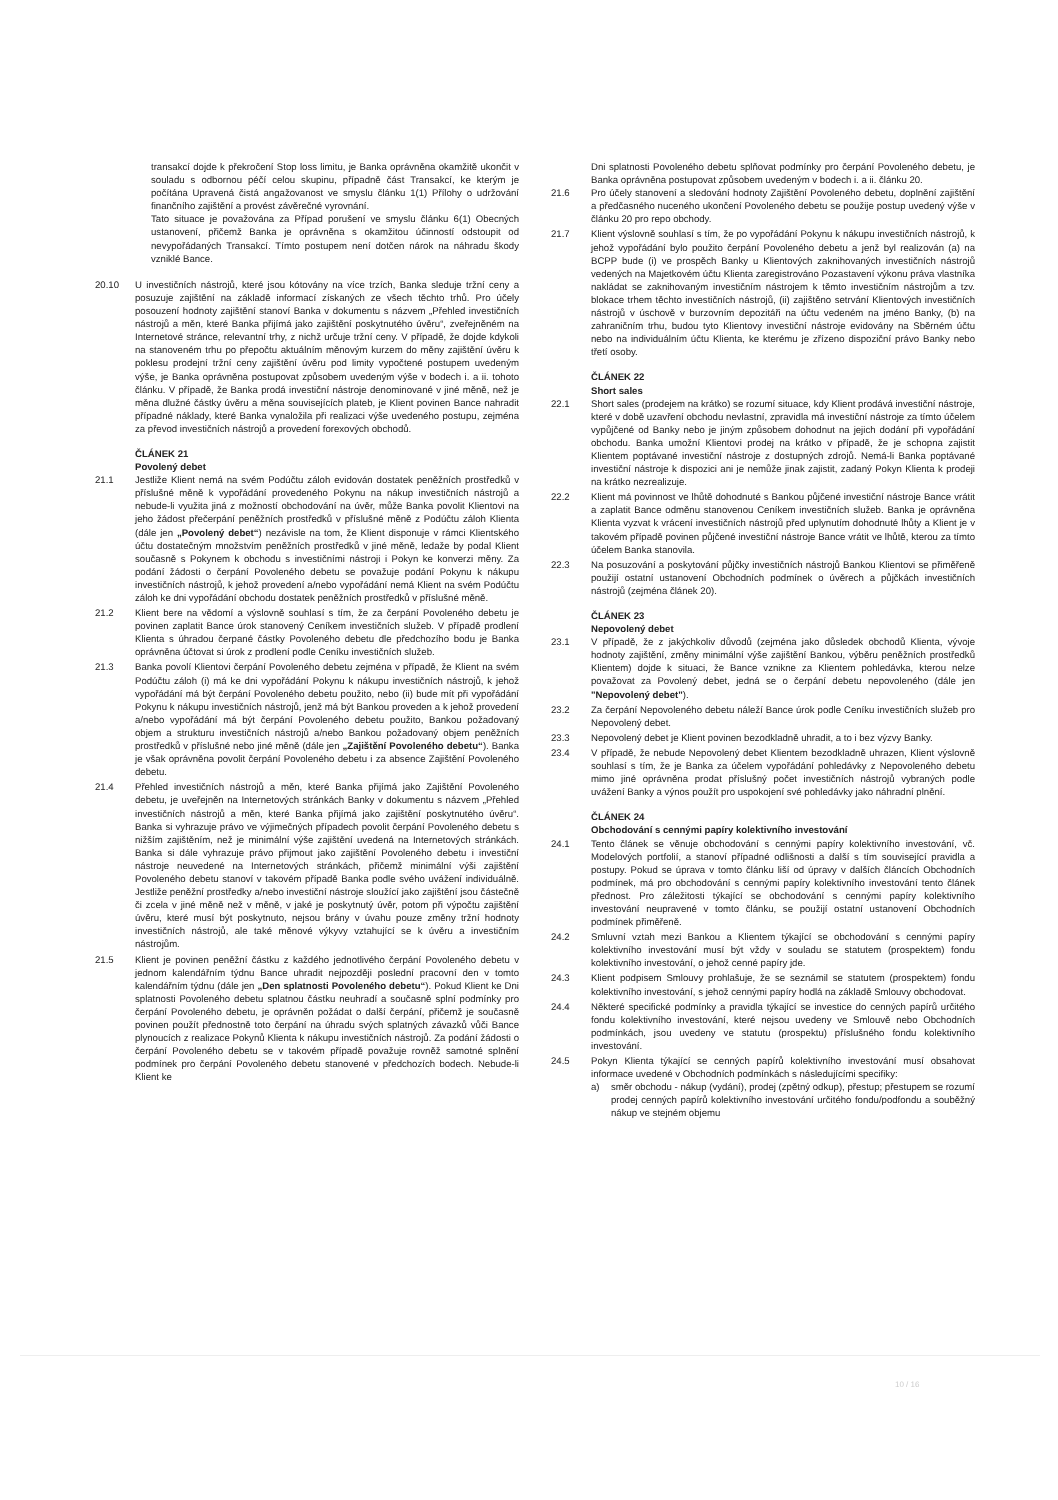transakcí dojde k překročení Stop loss limitu, je Banka oprávněna okamžitě ukončit v souladu s odbornou péčí celou skupinu, případně část Transakcí, ke kterým je počítána Upravená čistá angažovanost ve smyslu článku 1(1) Přílohy o udržování finančního zajištění a provést závěrečné vyrovnání.
Tato situace je považována za Případ porušení ve smyslu článku 6(1) Obecných ustanovení, přičemž Banka je oprávněna s okamžitou účinností odstoupit od nevypořádaných Transakcí. Tímto postupem není dotčen nárok na náhradu škody vzniklé Bance.
20.10 U investičních nástrojů, které jsou kótovány na více trzích, Banka sleduje tržní ceny a posuzuje zajištění na základě informací získaných ze všech těchto trhů. Pro účely posouzení hodnoty zajištění stanoví Banka v dokumentu s názvem „Přehled investičních nástrojů a měn, které Banka přijímá jako zajištění poskytnutého úvěru“, zveřejněném na Internetové stránce, relevantní trhy, z nichž určuje tržní ceny. V případě, že dojde kdykoli na stanoveném trhu po přepočtu aktuálním měnovým kurzem do měny zajištění úvěru k poklesu prodejní tržní ceny zajištění úvěru pod limity vypočtené postupem uvedeným výše, je Banka oprávněna postupovat způsobem uvedeným výše v bodech i. a ii. tohoto článku. V případě, že Banka prodá investiční nástroje denominované v jiné měně, než je měna dlužné částky úvěru a měna souvisejících plateb, je Klient povinen Bance nahradit případné náklady, které Banka vynaložila při realizaci výše uvedeného postupu, zejména za převod investičních nástrojů a provedení forexových obchodů.
ČLÁNEK 21
Povolený debet
21.1 Jestliže Klient nemá na svém Podúčtu záloh evidován dostatek peněžních prostředků v příslušné měně k vypořádání provedeného Pokynu na nákup investičních nástrojů a nebude-li využita jiná z možností obchodování na úvěr, může Banka povolit Klientovi na jeho žádost přečerpání peněžních prostředků v příslušné měně z Podúčtu záloh Klienta (dále jen „Povolený debet“) nezávisle na tom, že Klient disponuje v rámci Klientského účtu dostatečným množstvím peněžních prostředků v jiné měně, ledaže by podal Klient současně s Pokynem k obchodu s investičními nástroji i Pokyn ke konverzi měny. Za podání žádosti o čerpání Povoleného debetu se považuje podání Pokynu k nákupu investičních nástrojů, k jehož provedení a/nebo vypořádání nemá Klient na svém Podúčtu záloh ke dni vypořádání obchodu dostatek peněžních prostředků v příslušné měně.
21.2 Klient bere na vědomí a výslovně souhlasí s tím, že za čerpání Povoleného debetu je povinen zaplatit Bance úrok stanovený Ceníkem investičních služeb. V případě prodlení Klienta s úhradou čerpané částky Povoleného debetu dle předchozího bodu je Banka oprávněna účtovat si úrok z prodlení podle Ceníku investičních služeb.
21.3 Banka povolí Klientovi čerpání Povoleného debetu zejména v případě, že Klient na svém Podúčtu záloh (i) má ke dni vypořádání Pokynu k nákupu investičních nástrojů, k jehož vypořádání má být čerpání Povoleného debetu použito, nebo (ii) bude mít při vypořádání Pokynu k nákupu investičních nástrojů, jenž má být Bankou proveden a k jehož provedení a/nebo vypořádání má být čerpání Povoleného debetu použito, Bankou požadovaný objem a strukturu investičních nástrojů a/nebo Bankou požadovaný objem peněžních prostředků v příslušné nebo jiné měně (dále jen „Zajištění Povoleného debetu“). Banka je však oprávněna povolit čerpání Povoleného debetu i za absence Zajištění Povoleného debetu.
21.4 Přehled investičních nástrojů a měn, které Banka přijímá jako Zajištění Povoleného debetu, je uveřejněn na Internetových stránkách Banky v dokumentu s názvem „Přehled investičních nástrojů a měn, které Banka přijímá jako zajištění poskytnutého úvěru“. Banka si vyhrazuje právo ve výjimečných případech povolit čerpání Povoleného debetu s nižším zajištěním, než je minimální výše zajištění uvedená na Internetových stránkách. Banka si dále vyhrazuje právo přijmout jako zajištění Povoleného debetu i investiční nástroje neuvedené na Internetových stránkách, přičemž minimální výši zajištění Povoleného debetu stanoví v takovém případě Banka podle svého uvážení individuálně. Jestliže peněžní prostředky a/nebo investiční nástroje sloužící jako zajištění jsou částečně či zcela v jiné měně než v měně, v jaké je poskytnutý úvěr, potom při výpočtu zajištění úvěru, které musí být poskytnuto, nejsou brány v úvahu pouze změny tržní hodnoty investičních nástrojů, ale také měnové výkyvy vztahující se k úvěru a investičním nástrojům.
21.5 Klient je povinen peněžní částku z každého jednotlivého čerpání Povoleného debetu v jednom kalendářním týdnu Bance uhradit nejpozději poslední pracovní den v tomto kalendářním týdnu (dále jen „Den splatnosti Povoleného debetu“). Pokud Klient ke Dni splatnosti Povoleného debetu splatnou částku neuhradí a současně splní podmínky pro čerpání Povoleného debetu, je oprávněn požádat o další čerpání, přičemž je současně povinen použít přednostně toto čerpání na úhradu svých splatných závazků vůči Bance plynoucích z realizace Pokynů Klienta k nákupu investičních nástrojů. Za podání žádosti o čerpání Povoleného debetu se v takovém případě považuje rovněž samotné splnění podmínek pro čerpání Povoleného debetu stanovené v předchozích bodech. Nebude-li Klient ke
Dni splatnosti Povoleného debetu splňovat podmínky pro čerpání Povoleného debetu, je Banka oprávněna postupovat způsobem uvedeným v bodech i. a ii. článku 20.
21.6 Pro účely stanovení a sledování hodnoty Zajištění Povoleného debetu, doplnění zajištění a předčasného nuceného ukončení Povoleného debetu se použije postup uvedený výše v článku 20 pro repo obchody.
21.7 Klient výslovně souhlasí s tím, že po vypořádání Pokynu k nákupu investičních nástrojů, k jehož vypořádání bylo použito čerpání Povoleného debetu a jenž byl realizován (a) na BCPP bude (i) ve prospěch Banky u Klientových zaknihovaných investičních nástrojů vedených na Majetkovém účtu Klienta zaregistrováno Pozastavení výkonu práva vlastníka nakládat se zaknihovaným investičním nástrojem k těmto investičním nástrojům a tzv. blokace trhem těchto investičních nástrojů, (ii) zajištěno setrvání Klientových investičních nástrojů v úschově v burzovním depozitáři na účtu vedeném na jméno Banky, (b) na zahraničním trhu, budou tyto Klientovy investiční nástroje evidovány na Sběrném účtu nebo na individuálním účtu Klienta, ke kterému je zřízeno dispoziční právo Banky nebo třetí osoby.
ČLÁNEK 22
Short sales
22.1 Short sales (prodejem na krátko) se rozumí situace, kdy Klient prodává investiční nástroje, které v době uzavření obchodu nevlastní, zpravidla má investiční nástroje za tímto účelem vypůjčené od Banky nebo je jiným způsobem dohodnut na jejich dodání při vypořádání obchodu. Banka umožní Klientovi prodej na krátko v případě, že je schopna zajistit Klientem poptávané investiční nástroje z dostupných zdrojů. Nemá-li Banka poptávané investiční nástroje k dispozici ani je nemůže jinak zajistit, zadaný Pokyn Klienta k prodeji na krátko nezrealizuje.
22.2 Klient má povinnost ve lhůtě dohodnuté s Bankou půjčené investiční nástroje Bance vrátit a zaplatit Bance odměnu stanovenou Ceníkem investičních služeb. Banka je oprávněna Klienta vyzvat k vrácení investičních nástrojů před uplynutím dohodnuté lhůty a Klient je v takovém případě povinen půjčené investiční nástroje Bance vrátit ve lhůtě, kterou za tímto účelem Banka stanovila.
22.3 Na posuzování a poskytování půjčky investičních nástrojů Bankou Klientovi se přiměřeně použijí ostatní ustanovení Obchodních podmínek o úvěrech a půjčkách investičních nástrojů (zejména článek 20).
ČLÁNEK 23
Nepovolený debet
23.1 V případě, že z jakýchkoliv důvodů (zejména jako důsledek obchodů Klienta, vývoje hodnoty zajištění, změny minimální výše zajištění Bankou, výběru peněžních prostředků Klientem) dojde k situaci, že Bance vznikne za Klientem pohledávka, kterou nelze považovat za Povolený debet, jedná se o čerpání debetu nepovoleného (dále jen "Nepovolený debet").
23.2 Za čerpání Nepovoleného debetu náleží Bance úrok podle Ceníku investičních služeb pro Nepovolený debet.
23.3 Nepovolený debet je Klient povinen bezodkladně uhradit, a to i bez výzvy Banky.
23.4 V případě, že nebude Nepovolený debet Klientem bezodkladně uhrazen, Klient výslovně souhlasí s tím, že je Banka za účelem vypořádání pohledávky z Nepovoleného debetu mimo jiné oprávněna prodat příslušný počet investičních nástrojů vybraných podle uvážení Banky a výnos použít pro uspokojení své pohledávky jako náhradní plnění.
ČLÁNEK 24
Obchodování s cennými papíry kolektivního investování
24.1 Tento článek se věnuje obchodování s cennými papíry kolektivního investování, vč. Modelových portfolií, a stanoví případné odlišnosti a další s tím související pravidla a postupy. Pokud se úprava v tomto článku liší od úpravy v dalších článcích Obchodních podmínek, má pro obchodování s cennými papíry kolektivního investování tento článek přednost. Pro záležitosti týkající se obchodování s cennými papíry kolektivního investování neupravené v tomto článku, se použijí ostatní ustanovení Obchodních podmínek přiměřeně.
24.2 Smluvní vztah mezi Bankou a Klientem týkající se obchodování s cennými papíry kolektivního investování musí být vždy v souladu se statutem (prospektem) fondu kolektivního investování, o jehož cenné papíry jde.
24.3 Klient podpisem Smlouvy prohlašuje, že se seznámil se statutem (prospektem) fondu kolektivního investování, s jehož cennými papíry hodlá na základě Smlouvy obchodovat.
24.4 Některé specifické podmínky a pravidla týkající se investice do cenných papírů určitého fondu kolektivního investování, které nejsou uvedeny ve Smlouvě nebo Obchodních podmínkách, jsou uvedeny ve statutu (prospektu) příslušného fondu kolektivního investování.
24.5 Pokyn Klienta týkající se cenných papírů kolektivního investování musí obsahovat informace uvedené v Obchodních podmínkách s následujícími specifiky:
a) směr obchodu - nákup (vydání), prodej (zpětný odkup), přestup; přestupem se rozumí prodej cenných papírů kolektivního investování určitého fondu/podfondu a souběžný nákup ve stejném objemu
10 / 16